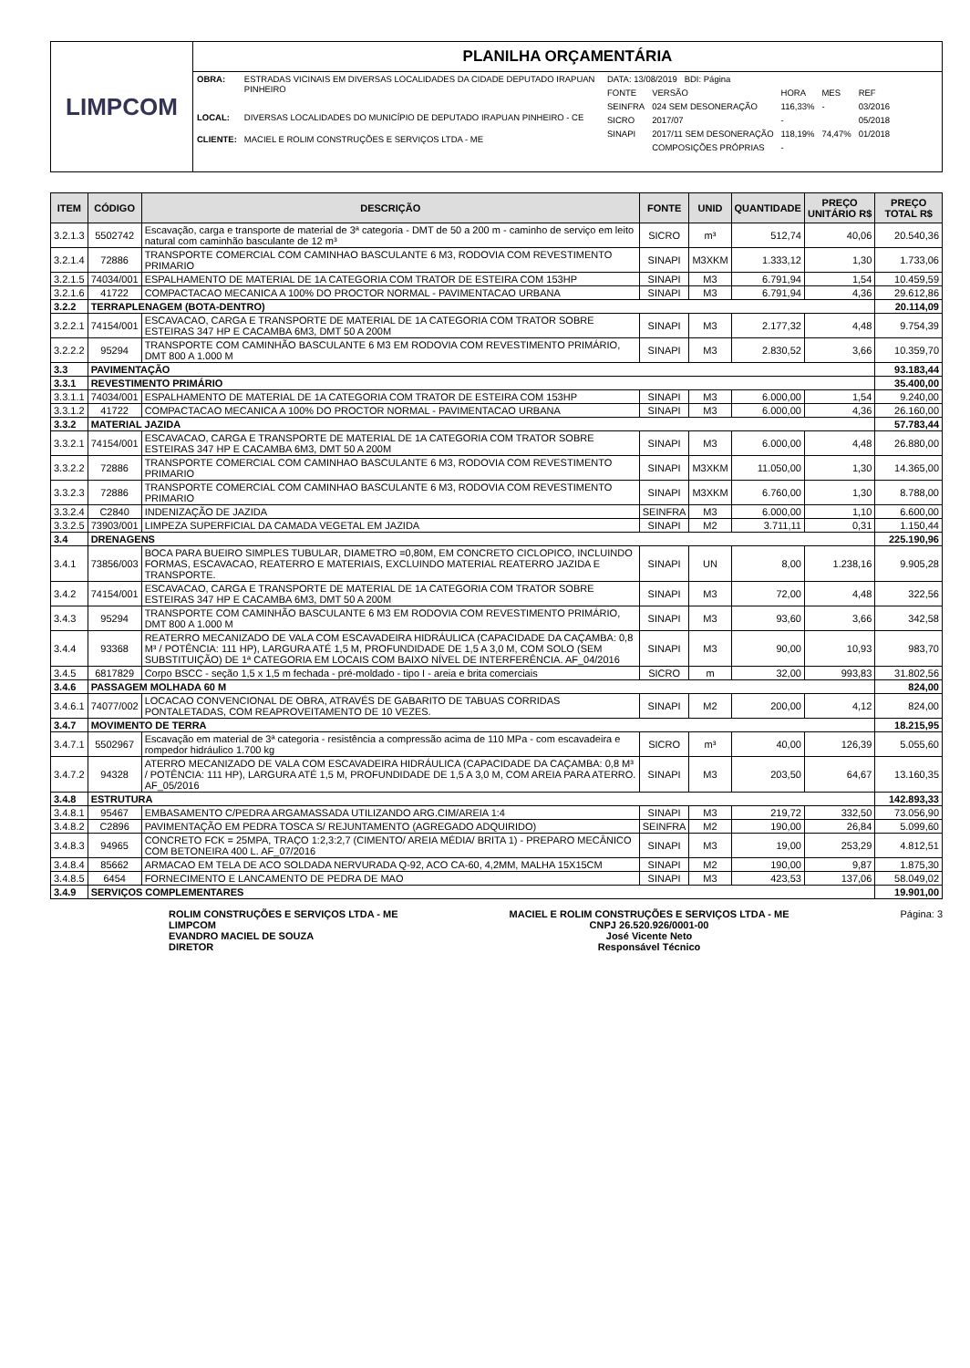LIMPCOM
PLANILHA ORÇAMENTÁRIA
| OBRA: | ESTRADAS VICINAIS EM DIVERSAS LOCALIDADES DA CIDADE DEPUTADO IRAPUAN PINHEIRO |
| LOCAL: | DIVERSAS LOCALIDADES DO MUNICÍPIO DE DEPUTADO IRAPUAN PINHEIRO - CE |
| CLIENTE: | MACIEL E ROLIM CONSTRUÇÕES E SERVIÇOS LTDA - ME |
| DATA: 13/08/2019 BDI: Página | | | | |
| FONTE | VERSÃO | HORA | MES | REF |
| SEINFRA | 024 SEM DESONERAÇÃO | 116,33% | - | 03/2016 |
| SICRO | 2017/07 | - | | 05/2018 |
| SINAPI | 2017/11 SEM DESONERAÇÃO | 118,19% | 74,47% | 01/2018 |
| | COMPOSIÇÕES PRÓPRIAS | - | | |
| ITEM | CÓDIGO | DESCRIÇÃO | FONTE | UNID | QUANTIDADE | PREÇO UNITÁRIO R$ | PREÇO TOTAL R$ |
| --- | --- | --- | --- | --- | --- | --- | --- |
| 3.2.1.3 | 5502742 | Escavação, carga e transporte de material de 3ª categoria - DMT de 50 a 200 m - caminho de serviço em leito natural com caminhão basculante de 12 m³ | SICRO | m³ | 512,74 | 40,06 | 20.540,36 |
| 3.2.1.4 | 72886 | TRANSPORTE COMERCIAL COM CAMINHAO BASCULANTE 6 M3, RODOVIA COM REVESTIMENTO PRIMARIO | SINAPI | M3XKM | 1.333,12 | 1,30 | 1.733,06 |
| 3.2.1.5 | 74034/001 | ESPALHAMENTO DE MATERIAL DE 1A CATEGORIA COM TRATOR DE ESTEIRA COM 153HP | SINAPI | M3 | 6.791,94 | 1,54 | 10.459,59 |
| 3.2.1.6 | 41722 | COMPACTACAO MECANICA A 100% DO PROCTOR NORMAL - PAVIMENTACAO URBANA | SINAPI | M3 | 6.791,94 | 4,36 | 29.612,86 |
| 3.2.2 | TERRAPLENAGEM (BOTA-DENTRO) | | | | | | 20.114,09 |
| 3.2.2.1 | 74154/001 | ESCAVACAO, CARGA E TRANSPORTE DE MATERIAL DE 1A CATEGORIA COM TRATOR SOBRE ESTEIRAS 347 HP E CACAMBA 6M3, DMT 50 A 200M | SINAPI | M3 | 2.177,32 | 4,48 | 9.754,39 |
| 3.2.2.2 | 95294 | TRANSPORTE COM CAMINHÃO BASCULANTE 6 M3 EM RODOVIA COM REVESTIMENTO PRIMÁRIO, DMT 800 A 1.000 M | SINAPI | M3 | 2.830,52 | 3,66 | 10.359,70 |
| 3.3 | PAVIMENTAÇÃO | | | | | | 93.183,44 |
| 3.3.1 | REVESTIMENTO PRIMÁRIO | | | | | | 35.400,00 |
| 3.3.1.1 | 74034/001 | ESPALHAMENTO DE MATERIAL DE 1A CATEGORIA COM TRATOR DE ESTEIRA COM 153HP | SINAPI | M3 | 6.000,00 | 1,54 | 9.240,00 |
| 3.3.1.2 | 41722 | COMPACTACAO MECANICA A 100% DO PROCTOR NORMAL - PAVIMENTACAO URBANA | SINAPI | M3 | 6.000,00 | 4,36 | 26.160,00 |
| 3.3.2 | MATERIAL JAZIDA | | | | | | 57.783,44 |
| 3.3.2.1 | 74154/001 | ESCAVACAO, CARGA E TRANSPORTE DE MATERIAL DE 1A CATEGORIA COM TRATOR SOBRE ESTEIRAS 347 HP E CACAMBA 6M3, DMT 50 A 200M | SINAPI | M3 | 6.000,00 | 4,48 | 26.880,00 |
| 3.3.2.2 | 72886 | TRANSPORTE COMERCIAL COM CAMINHAO BASCULANTE 6 M3, RODOVIA COM REVESTIMENTO PRIMARIO | SINAPI | M3XKM | 11.050,00 | 1,30 | 14.365,00 |
| 3.3.2.3 | 72886 | TRANSPORTE COMERCIAL COM CAMINHAO BASCULANTE 6 M3, RODOVIA COM REVESTIMENTO PRIMARIO | SINAPI | M3XKM | 6.760,00 | 1,30 | 8.788,00 |
| 3.3.2.4 | C2840 | INDENIZAÇÃO DE JAZIDA | SEINFRA | M3 | 6.000,00 | 1,10 | 6.600,00 |
| 3.3.2.5 | 73903/001 | LIMPEZA SUPERFICIAL DA CAMADA VEGETAL EM JAZIDA | SINAPI | M2 | 3.711,11 | 0,31 | 1.150,44 |
| 3.4 | DRENAGENS | | | | | | 225.190,96 |
| 3.4.1 | 73856/003 | BOCA PARA BUEIRO SIMPLES TUBULAR, DIAMETRO =0,80M, EM CONCRETO CICLOPICO, INCLUINDO FORMAS, ESCAVACAO, REATERRO E MATERIAIS, EXCLUINDO MATERIAL REATERRO JAZIDA E TRANSPORTE. | SINAPI | UN | 8,00 | 1.238,16 | 9.905,28 |
| 3.4.2 | 74154/001 | ESCAVACAO, CARGA E TRANSPORTE DE MATERIAL DE 1A CATEGORIA COM TRATOR SOBRE ESTEIRAS 347 HP E CACAMBA 6M3, DMT 50 A 200M | SINAPI | M3 | 72,00 | 4,48 | 322,56 |
| 3.4.3 | 95294 | TRANSPORTE COM CAMINHÃO BASCULANTE 6 M3 EM RODOVIA COM REVESTIMENTO PRIMÁRIO, DMT 800 A 1.000 M | SINAPI | M3 | 93,60 | 3,66 | 342,58 |
| 3.4.4 | 93368 | REATERRO MECANIZADO DE VALA COM ESCAVADEIRA HIDRÁULICA (CAPACIDADE DA CAÇAMBA: 0,8 M³ / POTÊNCIA: 111 HP), LARGURA ATÉ 1,5 M, PROFUNDIDADE DE 1,5 A 3,0 M, COM SOLO (SEM SUBSTITUIÇÃO) DE 1ª CATEGORIA EM LOCAIS COM BAIXO NÍVEL DE INTERFERÊNCIA. AF_04/2016 | SINAPI | M3 | 90,00 | 10,93 | 983,70 |
| 3.4.5 | 6817829 | Corpo BSCC - seção 1,5 x 1,5 m fechada - pré-moldado - tipo I - areia e brita comerciais | SICRO | m | 32,00 | 993,83 | 31.802,56 |
| 3.4.6 | PASSAGEM MOLHADA 60 M | | | | | | 824,00 |
| 3.4.6.1 | 74077/002 | LOCACAO CONVENCIONAL DE OBRA, ATRAVÉS DE GABARITO DE TABUAS CORRIDAS PONTALETADAS, COM REAPROVEITAMENTO DE 10 VEZES. | SINAPI | M2 | 200,00 | 4,12 | 824,00 |
| 3.4.7 | MOVIMENTO DE TERRA | | | | | | 18.215,95 |
| 3.4.7.1 | 5502967 | Escavação em material de 3ª categoria - resistência a compressão acima de 110 MPa - com escavadeira e rompedor hidráulico 1.700 kg | SICRO | m³ | 40,00 | 126,39 | 5.055,60 |
| 3.4.7.2 | 94328 | ATERRO MECANIZADO DE VALA COM ESCAVADEIRA HIDRÁULICA (CAPACIDADE DA CAÇAMBA: 0,8 M³ / POTÊNCIA: 111 HP), LARGURA ATÉ 1,5 M, PROFUNDIDADE DE 1,5 A 3,0 M, COM AREIA PARA ATERRO. AF_05/2016 | SINAPI | M3 | 203,50 | 64,67 | 13.160,35 |
| 3.4.8 | ESTRUTURA | | | | | | 142.893,33 |
| 3.4.8.1 | 95467 | EMBASAMENTO C/PEDRA ARGAMASSADA UTILIZANDO ARG.CIM/AREIA 1:4 | SINAPI | M3 | 219,72 | 332,50 | 73.056,90 |
| 3.4.8.2 | C2896 | PAVIMENTAÇÃO EM PEDRA TOSCA S/ REJUNTAMENTO (AGREGADO ADQUIRIDO) | SEINFRA | M2 | 190,00 | 26,84 | 5.099,60 |
| 3.4.8.3 | 94965 | CONCRETO FCK = 25MPA, TRAÇO 1:2,3:2,7 (CIMENTO/ AREIA MÉDIA/ BRITA 1) - PREPARO MECÂNICO COM BETONEIRA 400 L. AF_07/2016 | SINAPI | M3 | 19,00 | 253,29 | 4.812,51 |
| 3.4.8.4 | 85662 | ARMACAO EM TELA DE ACO SOLDADA NERVURADA Q-92, ACO CA-60, 4,2MM, MALHA 15X15CM | SINAPI | M2 | 190,00 | 9,87 | 1.875,30 |
| 3.4.8.5 | 6454 | FORNECIMENTO E LANCAMENTO DE PEDRA DE MAO | SINAPI | M3 | 423,53 | 137,06 | 58.049,02 |
| 3.4.9 | SERVIÇOS COMPLEMENTARES | | | | | | 19.901,00 |
ROLIM CONSTRUÇÕES E SERVIÇOS LTDA - ME
LIMPCOM
EVANDRO MACIEL DE SOUZA
DIRETOR
MACIEL E ROLIM CONSTRUÇÕES E SERVIÇOS LTDA - ME
CNPJ 26.520.926/0001-00
José Vicente Neto
Responsável Técnico
Página: 3